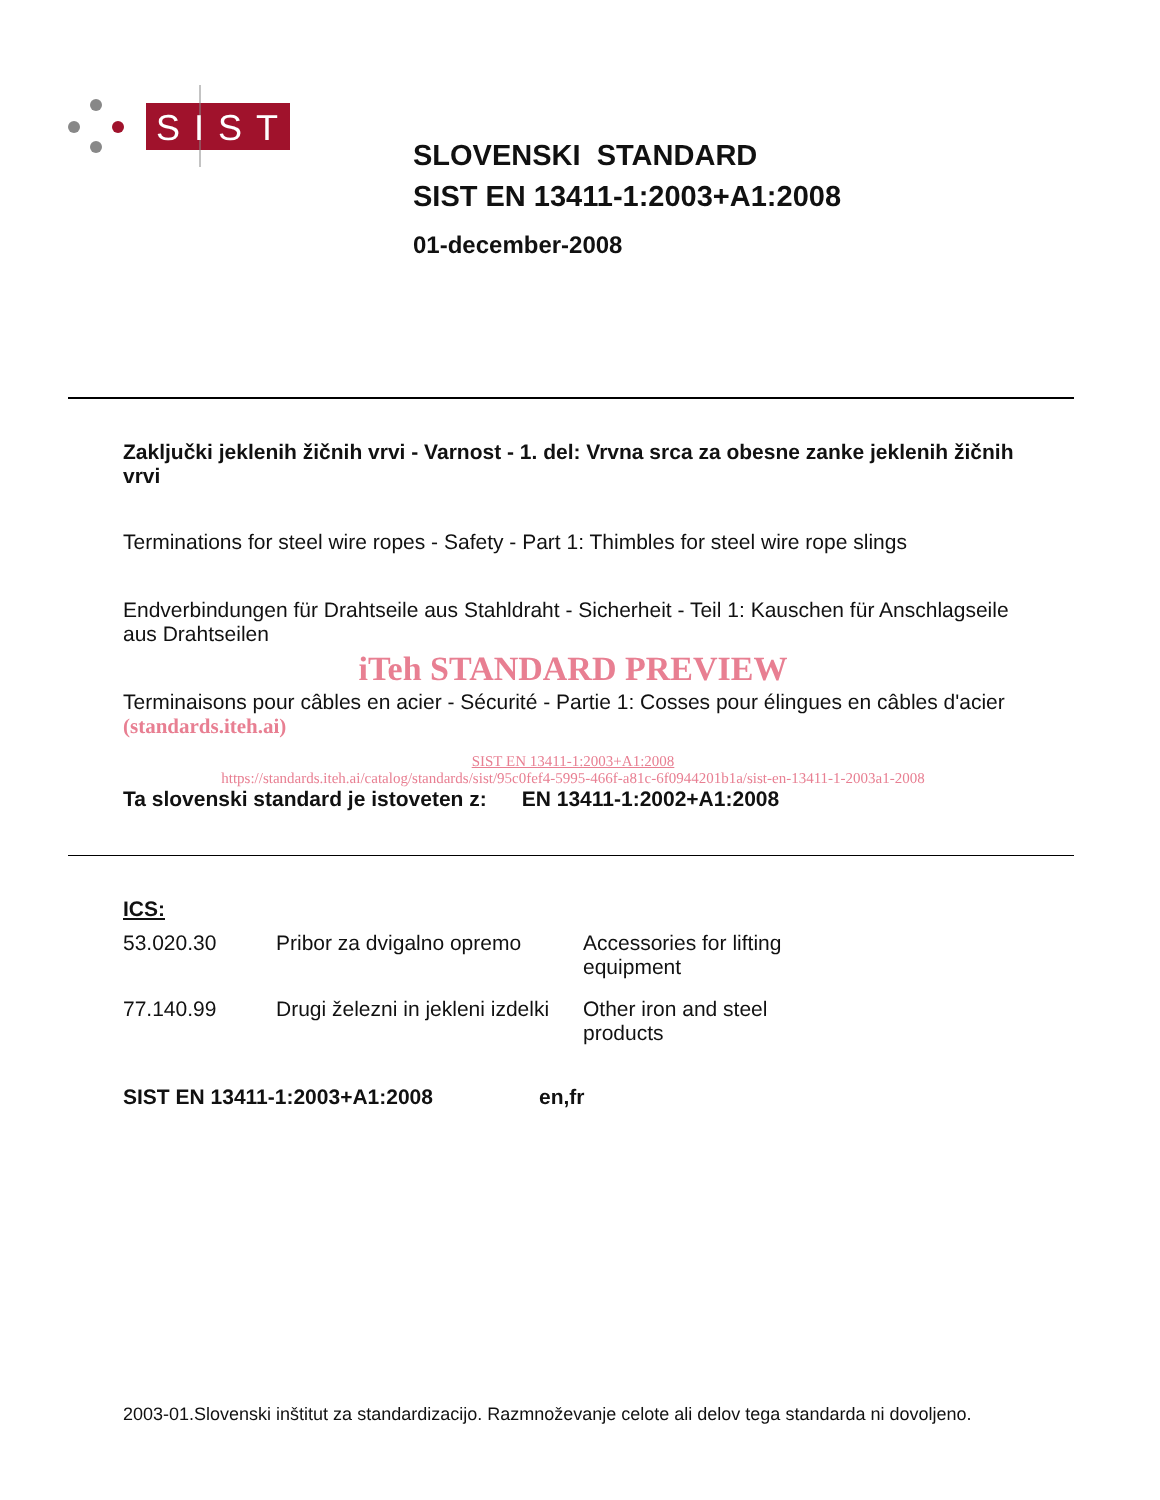SIST
SLOVENSKI STANDARD
SIST EN 13411-1:2003+A1:2008
01-december-2008
Zaključki jeklenih žičnih vrvi - Varnost - 1. del: Vrvna srca za obesne zanke jeklenih žičnih vrvi
Terminations for steel wire ropes - Safety - Part 1: Thimbles for steel wire rope slings
Endverbindungen für Drahtseile aus Stahldraht - Sicherheit - Teil 1: Kauschen für Anschlagseile aus Drahtseilen
iTeh STANDARD PREVIEW
Terminaisons pour câbles en acier - Sécurité - Partie 1: Cosses pour élingues en câbles d'acier (standards.iteh.ai)
SIST EN 13411-1:2003+A1:2008
https://standards.iteh.ai/catalog/standards/sist/95c0fef4-5995-466f-a81c-6f0944201b1a/sist-en-13411-1-2003a1-2008
Ta slovenski standard je istoveten z: EN 13411-1:2002+A1:2008
ICS:
| 53.020.30 | Pribor za dvigalno opremo | Accessories for lifting equipment |
| 77.140.99 | Drugi železni in jekleni izdelki | Other iron and steel products |
SIST EN 13411-1:2003+A1:2008 en,fr
2003-01.Slovenski inštitut za standardizacijo. Razmnoževanje celote ali delov tega standarda ni dovoljeno.